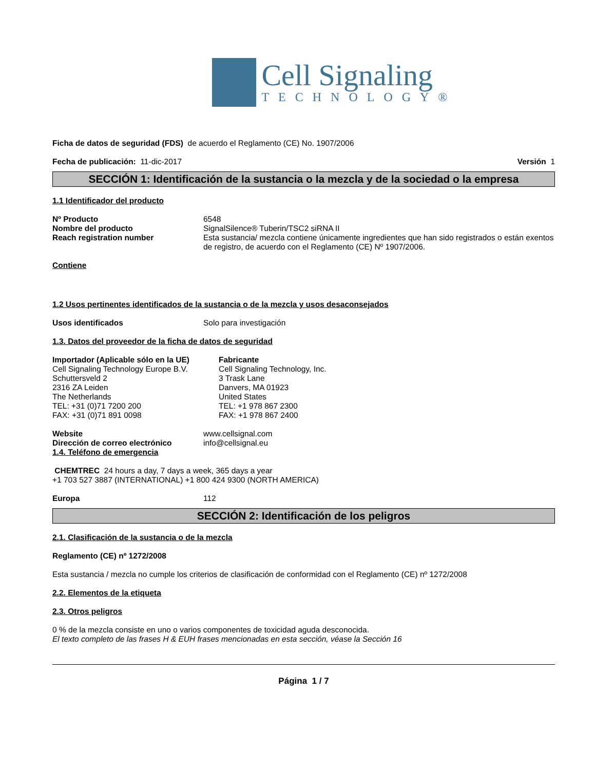Cell Signaling
TECHNOLOGY®
Ficha de datos de seguridad (FDS) de acuerdo el Reglamento (CE) No. 1907/2006
Fecha de publicación: 11-dic-2017 Versión 1
SECCIÓN 1: Identificación de la sustancia o la mezcla y de la sociedad o la empresa
1.1 Identificador del producto
Nº Producto 6548
Nombre del producto SignalSilence® Tuberin/TSC2 siRNA II
Reach registration number Esta sustancia/ mezcla contiene únicamente ingredientes que han sido registrados o están exentos de registro, de acuerdo con el Reglamento (CE) Nº 1907/2006.
Contiene
1.2 Usos pertinentes identificados de la sustancia o de la mezcla y usos desaconsejados
Usos identificados Solo para investigación
1.3. Datos del proveedor de la ficha de datos de seguridad
Importador (Aplicable sólo en la UE)
Cell Signaling Technology Europe B.V.
Schuttersveld 2
2316 ZA Leiden
The Netherlands
TEL: +31 (0)71 7200 200
FAX: +31 (0)71 891 0098
Fabricante
Cell Signaling Technology, Inc.
3 Trask Lane
Danvers, MA 01923
United States
TEL: +1 978 867 2300
FAX: +1 978 867 2400
Website www.cellsignal.com
Dirección de correo electrónico info@cellsignal.eu
1.4. Teléfono de emergencia
CHEMTREC 24 hours a day, 7 days a week, 365 days a year
+1 703 527 3887 (INTERNATIONAL) +1 800 424 9300 (NORTH AMERICA)
Europa 112
SECCIÓN 2: Identificación de los peligros
2.1. Clasificación de la sustancia o de la mezcla
Reglamento (CE) nº 1272/2008
Esta sustancia / mezcla no cumple los criterios de clasificación de conformidad con el Reglamento (CE) nº 1272/2008
2.2. Elementos de la etiqueta
2.3. Otros peligros
0 % de la mezcla consiste en uno o varios componentes de toxicidad aguda desconocida.
El texto completo de las frases H & EUH frases mencionadas en esta sección, véase la Sección 16
Página 1 / 7